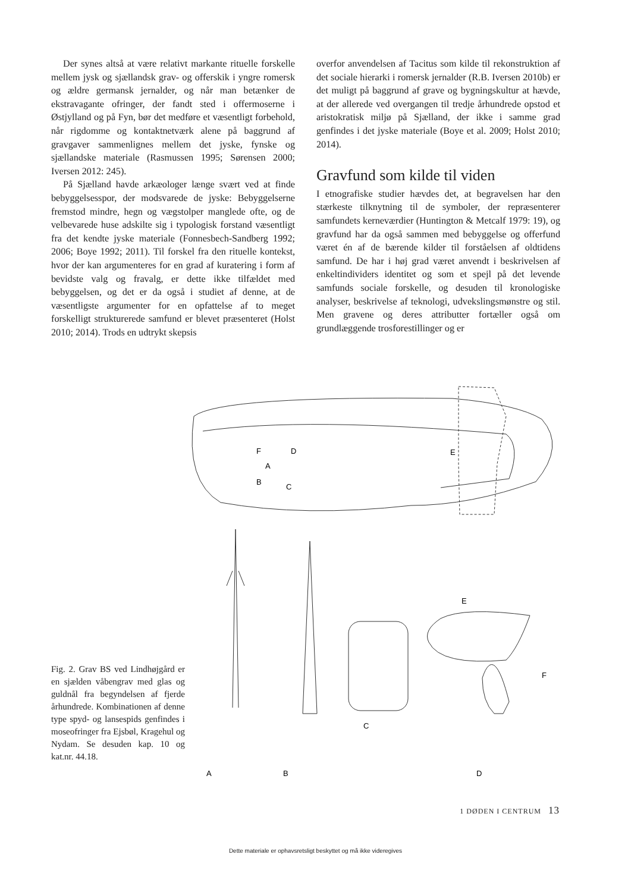Der synes altså at være relativt markante rituelle forskelle mellem jysk og sjællandsk grav- og offerskik i yngre romersk og ældre germansk jernalder, og når man betænker de ekstravagante ofringer, der fandt sted i offermoserne i Østjylland og på Fyn, bør det medføre et væsentligt forbehold, når rigdomme og kontaktnetværk alene på baggrund af gravgaver sammenlignes mellem det jyske, fynske og sjællandske materiale (Rasmussen 1995; Sørensen 2000; Iversen 2012: 245).
På Sjælland havde arkæologer længe svært ved at finde bebyggelsesspor, der modsvarede de jyske: Bebyggelserne fremstod mindre, hegn og vægstolper manglede ofte, og de velbevarede huse adskilte sig i typologisk forstand væsentligt fra det kendte jyske materiale (Fonnesbech-Sandberg 1992; 2006; Boye 1992; 2011). Til forskel fra den rituelle kontekst, hvor der kan argumenteres for en grad af kuratering i form af bevidste valg og fravalg, er dette ikke tilfældet med bebyggelsen, og det er da også i studiet af denne, at de væsentligste argumenter for en opfattelse af to meget forskelligt strukturerede samfund er blevet præsenteret (Holst 2010; 2014). Trods en udtrykt skepsis
overfor anvendelsen af Tacitus som kilde til rekonstruktion af det sociale hierarki i romersk jernalder (R.B. Iversen 2010b) er det muligt på baggrund af grave og bygningskultur at hævde, at der allerede ved overgangen til tredje århundrede opstod et aristokratisk miljø på Sjælland, der ikke i samme grad genfindes i det jyske materiale (Boye et al. 2009; Holst 2010; 2014).
Gravfund som kilde til viden
I etnografiske studier hævdes det, at begravelsen har den stærkeste tilknytning til de symboler, der repræsenterer samfundets kerneværdier (Huntington & Metcalf 1979: 19), og gravfund har da også sammen med bebyggelse og offerfund været én af de bærende kilder til forståelsen af oldtidens samfund. De har i høj grad været anvendt i beskrivelsen af enkeltindividers identitet og som et spejl på det levende samfunds sociale forskelle, og desuden til kronologiske analyser, beskrivelse af teknologi, udvekslingsmønstre og stil. Men gravene og deres attributter fortæller også om grundlæggende trosforestillinger og er
Fig. 2. Grav BS ved Lindhøjgård er en sjælden våbengrav med glas og guldnål fra begyndelsen af fjerde århundrede. Kombinationen af denne type spyd- og lansespids genfindes i moseofringer fra Ejsbøl, Kragehul og Nydam. Se desuden kap. 10 og kat.nr. 44.18.
F
D
A
B
C
E
E
F
C
D
A
B
1 DØDEN I CENTRUM 13
Dette materiale er ophavsretsligt beskyttet og må ikke videregives